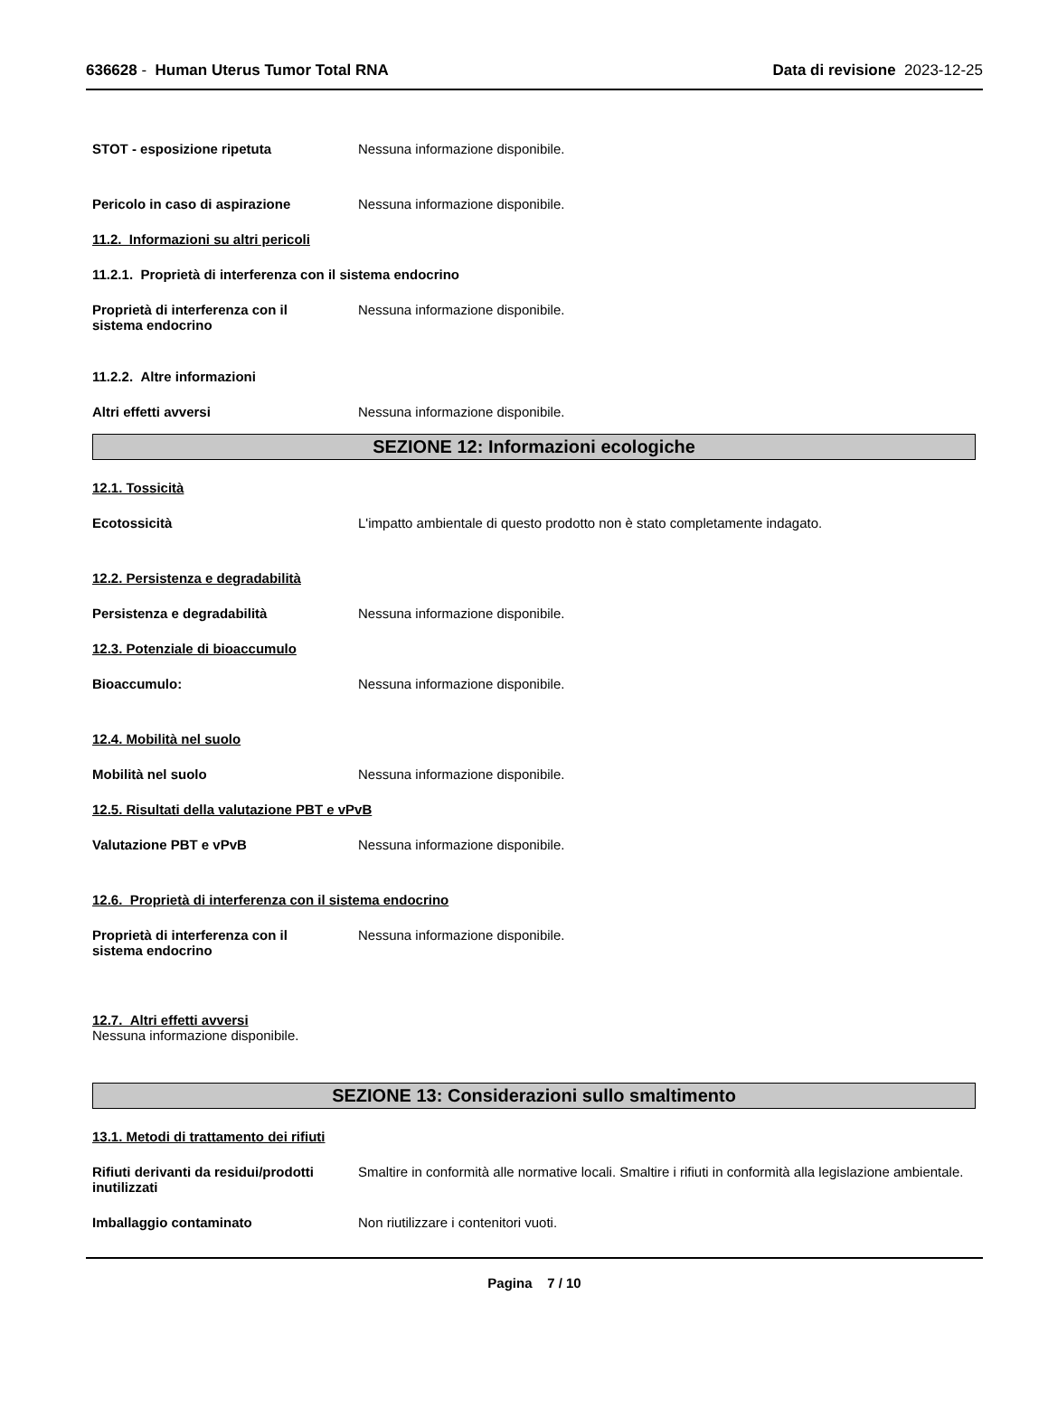636628 - Human Uterus Tumor Total RNA
Data di revisione 2023-12-25
STOT - esposizione ripetuta Nessuna informazione disponibile.
Pericolo in caso di aspirazione Nessuna informazione disponibile.
11.2. Informazioni su altri pericoli
11.2.1. Proprietà di interferenza con il sistema endocrino
Proprietà di interferenza con il
sistema endocrino
Nessuna informazione disponibile.
11.2.2. Altre informazioni
Altri effetti avversi Nessuna informazione disponibile.
SEZIONE 12: Informazioni ecologiche
12.1. Tossicità
Ecotossicità L'impatto ambientale di questo prodotto non è stato completamente indagato.
12.2. Persistenza e degradabilità
Persistenza e degradabilità Nessuna informazione disponibile.
12.3. Potenziale di bioaccumulo
Bioaccumulo: Nessuna informazione disponibile.
12.4. Mobilità nel suolo
Mobilità nel suolo Nessuna informazione disponibile.
12.5. Risultati della valutazione PBT e vPvB
Valutazione PBT e vPvB Nessuna informazione disponibile.
12.6. Proprietà di interferenza con il sistema endocrino
Proprietà di interferenza con il
sistema endocrino
Nessuna informazione disponibile.
12.7. Altri effetti avversi
Nessuna informazione disponibile.
SEZIONE 13: Considerazioni sullo smaltimento
13.1. Metodi di trattamento dei rifiuti
Rifiuti derivanti da residui/prodotti
inutilizzati
Smaltire in conformità alle normative locali. Smaltire i rifiuti in conformità alla legislazione ambientale.
Imballaggio contaminato Non riutilizzare i contenitori vuoti.
Pagina 7 / 10